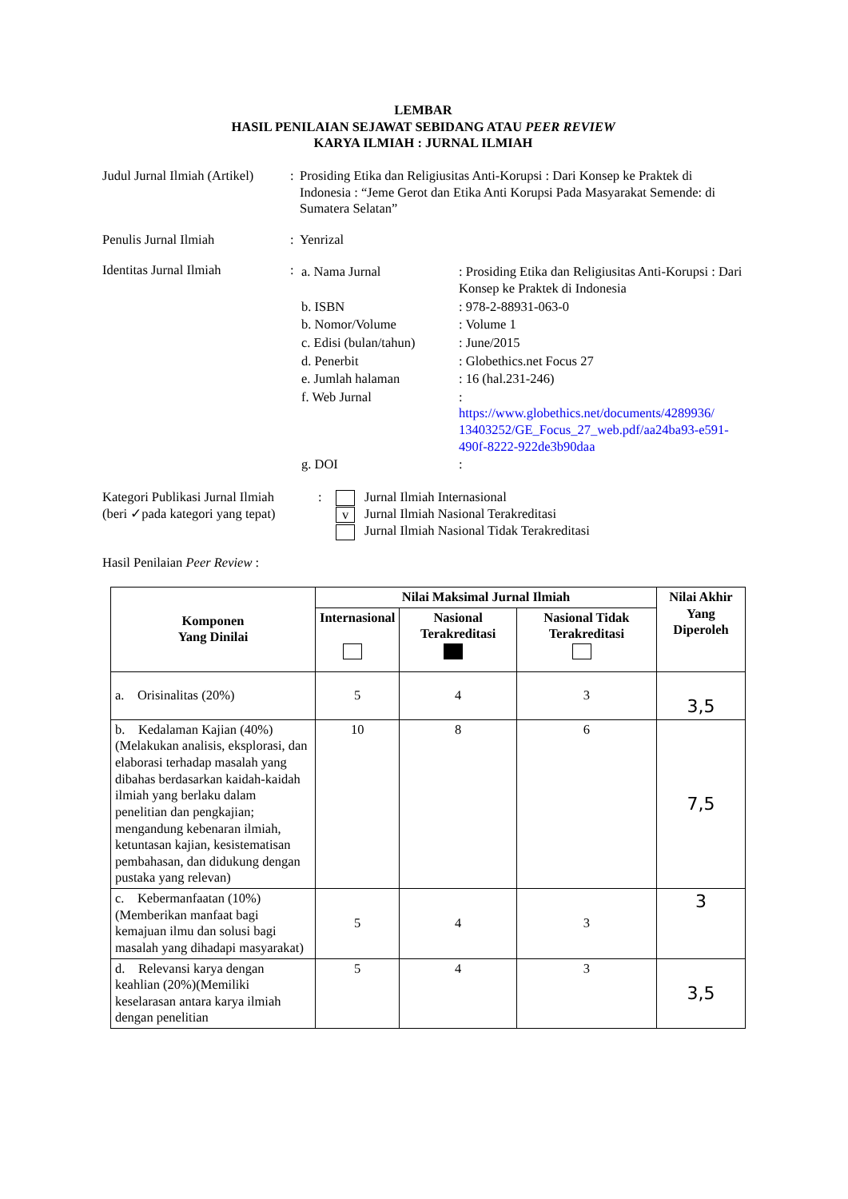LEMBAR
HASIL PENILAIAN SEJAWAT SEBIDANG ATAU PEER REVIEW
KARYA ILMIAH : JURNAL ILMIAH
Judul Jurnal Ilmiah (Artikel)
: Prosiding Etika dan Religiusitas Anti-Korupsi : Dari Konsep ke Praktek di Indonesia : “Jeme Gerot dan Etika Anti Korupsi Pada Masyarakat Semende: di Sumatera Selatan”
Penulis Jurnal Ilmiah : Yenrizal
Identitas Jurnal Ilmiah :
| a. Nama Jurnal | : Prosiding Etika dan Religiusitas Anti-Korupsi : Dari Konsep ke Praktek di Indonesia |
| b. ISBN | : 978-2-88931-063-0 |
| b. Nomor/Volume | : Volume 1 |
| c. Edisi (bulan/tahun) | : June/2015 |
| d. Penerbit | : Globethics.net Focus 27 |
| e. Jumlah halaman | : 16 (hal.231-246) |
| f. Web Jurnal | : https://www.globethics.net/documents/4289936/ 13403252/GE_Focus_27_web.pdf/aa24ba93-e591-490f-8222-922de3b90daa |
| g. DOI | : |
Kategori Publikasi Jurnal Ilmiah
(beri ✓pada kategori yang tepat)
: Jurnal Ilmiah Internasional
v Jurnal Ilmiah Nasional Terakreditasi
Jurnal Ilmiah Nasional Tidak Terakreditasi
Hasil Penilaian Peer Review :
| Komponen Yang Dinilai | Nilai Maksimal Jurnal Ilmiah | | | Nilai Akhir Yang Diperoleh |
| --- | --- | --- | --- | --- |
| | Internasional | Nasional Terakreditasi | Nasional Tidak Terakreditasi | |
| a. Orisinalitas (20%) | 5 | 4 | 3 | 3,5 |
| b. Kedalaman Kajian (40%) (Melakukan analisis, eksplorasi, dan elaborasi terhadap masalah yang dibahas berdasarkan kaidah-kaidah ilmiah yang berlaku dalam penelitian dan pengkajian; mengandung kebenaran ilmiah, ketuntasan kajian, kesistematisan pembahasan, dan didukung dengan pustaka yang relevan) | 10 | 8 | 6 | 7,5 |
| c. Kebermanfaatan (10%) (Memberikan manfaat bagi kemajuan ilmu dan solusi bagi masalah yang dihadapi masyarakat) | 5 | 4 | 3 | 3 |
| d. Relevansi karya dengan keahlian (20%)(Memiliki keselarasan antara karya ilmiah dengan penelitian | 5 | 4 | 3 | 3,5 |